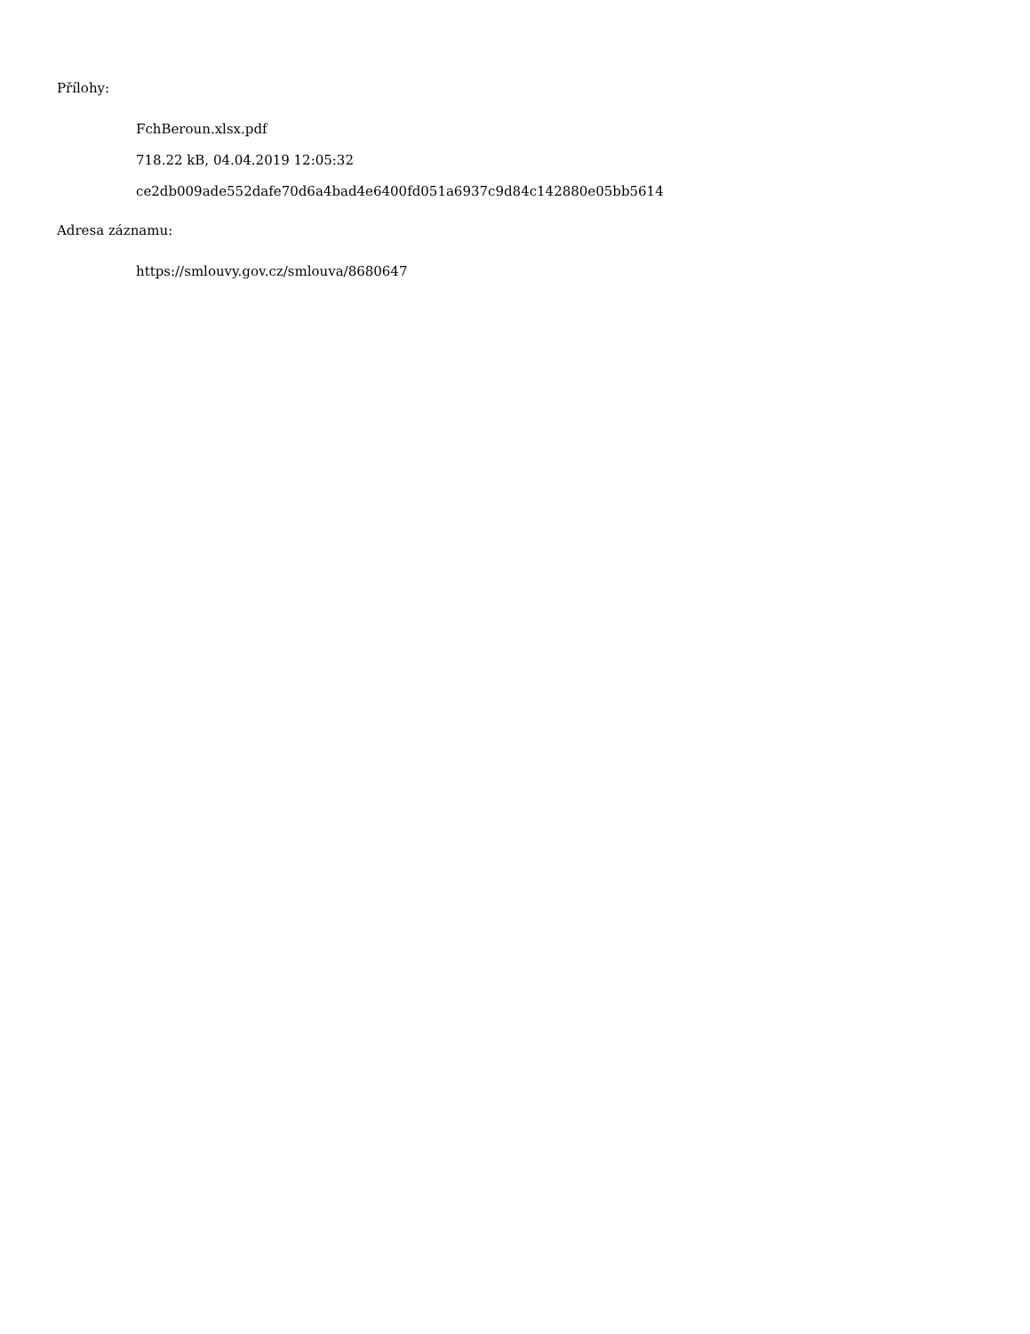Přílohy:
FchBeroun.xlsx.pdf
718.22 kB, 04.04.2019 12:05:32
ce2db009ade552dafe70d6a4bad4e6400fd051a6937c9d84c142880e05bb5614
Adresa záznamu:
https://smlouvy.gov.cz/smlouva/8680647